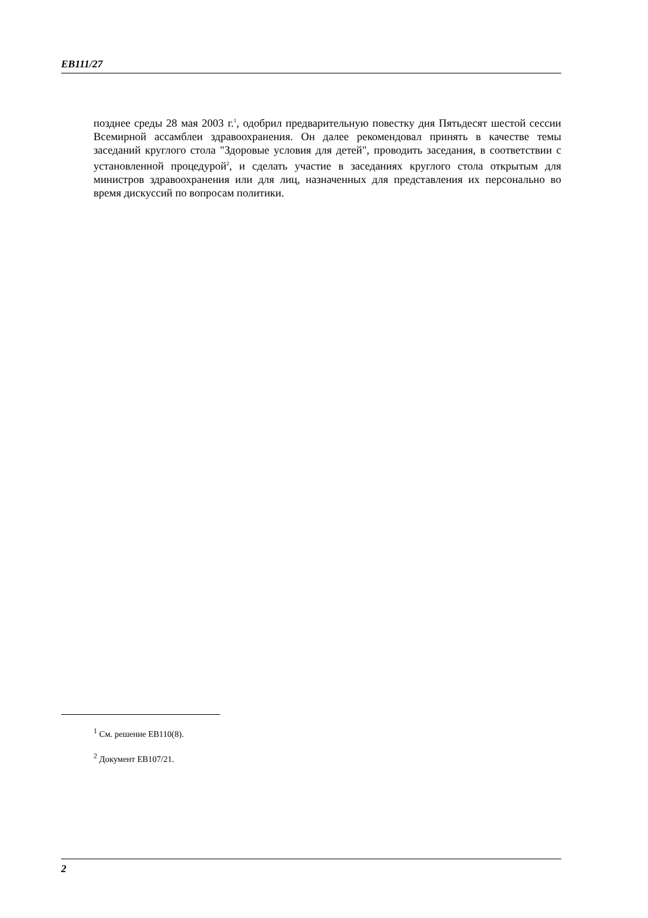EB111/27
позднее среды 28 мая 2003 г.<sup>1</sup>, одобрил предварительную повестку дня Пятьдесят шестой сессии Всемирной ассамблеи здравоохранения. Он далее рекомендовал принять в качестве темы заседаний круглого стола "Здоровые условия для детей", проводить заседания, в соответствии с установленной процедурой<sup>2</sup>, и сделать участие в заседаниях круглого стола открытым для министров здравоохранения или для лиц, назначенных для представления их персонально во время дискуссий по вопросам политики.
<sup>1</sup> См. решение EB110(8).
<sup>2</sup> Документ EB107/21.
2